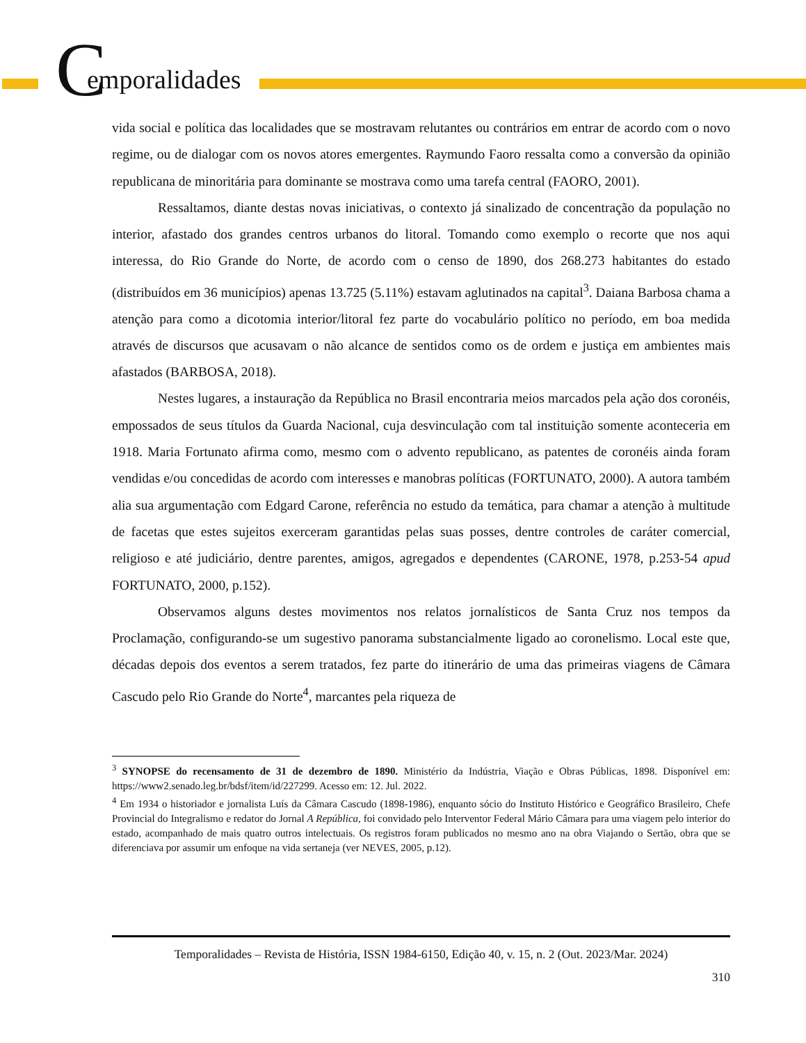C emporalidades
vida social e política das localidades que se mostravam relutantes ou contrários em entrar de acordo com o novo regime, ou de dialogar com os novos atores emergentes. Raymundo Faoro ressalta como a conversão da opinião republicana de minoritária para dominante se mostrava como uma tarefa central (FAORO, 2001).
Ressaltamos, diante destas novas iniciativas, o contexto já sinalizado de concentração da população no interior, afastado dos grandes centros urbanos do litoral. Tomando como exemplo o recorte que nos aqui interessa, do Rio Grande do Norte, de acordo com o censo de 1890, dos 268.273 habitantes do estado (distribuídos em 36 municípios) apenas 13.725 (5.11%) estavam aglutinados na capital<sup>3</sup>. Daiana Barbosa chama a atenção para como a dicotomia interior/litoral fez parte do vocabulário político no período, em boa medida através de discursos que acusavam o não alcance de sentidos como os de ordem e justiça em ambientes mais afastados (BARBOSA, 2018).
Nestes lugares, a instauração da República no Brasil encontraria meios marcados pela ação dos coronéis, empossados de seus títulos da Guarda Nacional, cuja desvinculação com tal instituição somente aconteceria em 1918. Maria Fortunato afirma como, mesmo com o advento republicano, as patentes de coronéis ainda foram vendidas e/ou concedidas de acordo com interesses e manobras políticas (FORTUNATO, 2000). A autora também alia sua argumentação com Edgard Carone, referência no estudo da temática, para chamar a atenção à multitude de facetas que estes sujeitos exerceram garantidas pelas suas posses, dentre controles de caráter comercial, religioso e até judiciário, dentre parentes, amigos, agregados e dependentes (CARONE, 1978, p.253-54 apud FORTUNATO, 2000, p.152).
Observamos alguns destes movimentos nos relatos jornalísticos de Santa Cruz nos tempos da Proclamação, configurando-se um sugestivo panorama substancialmente ligado ao coronelismo. Local este que, décadas depois dos eventos a serem tratados, fez parte do itinerário de uma das primeiras viagens de Câmara Cascudo pelo Rio Grande do Norte<sup>4</sup>, marcantes pela riqueza de
<sup>3</sup> SYNOPSE do recensamento de 31 de dezembro de 1890. Ministério da Indústria, Viação e Obras Públicas, 1898. Disponível em: https://www2.senado.leg.br/bdsf/item/id/227299. Acesso em: 12. Jul. 2022.
<sup>4</sup> Em 1934 o historiador e jornalista Luís da Câmara Cascudo (1898-1986), enquanto sócio do Instituto Histórico e Geográfico Brasileiro, Chefe Provincial do Integralismo e redator do Jornal A República, foi convidado pelo Interventor Federal Mário Câmara para uma viagem pelo interior do estado, acompanhado de mais quatro outros intelectuais. Os registros foram publicados no mesmo ano na obra Viajando o Sertão, obra que se diferenciava por assumir um enfoque na vida sertaneja (ver NEVES, 2005, p.12).
Temporalidades – Revista de História, ISSN 1984-6150, Edição 40, v. 15, n. 2 (Out. 2023/Mar. 2024)
310